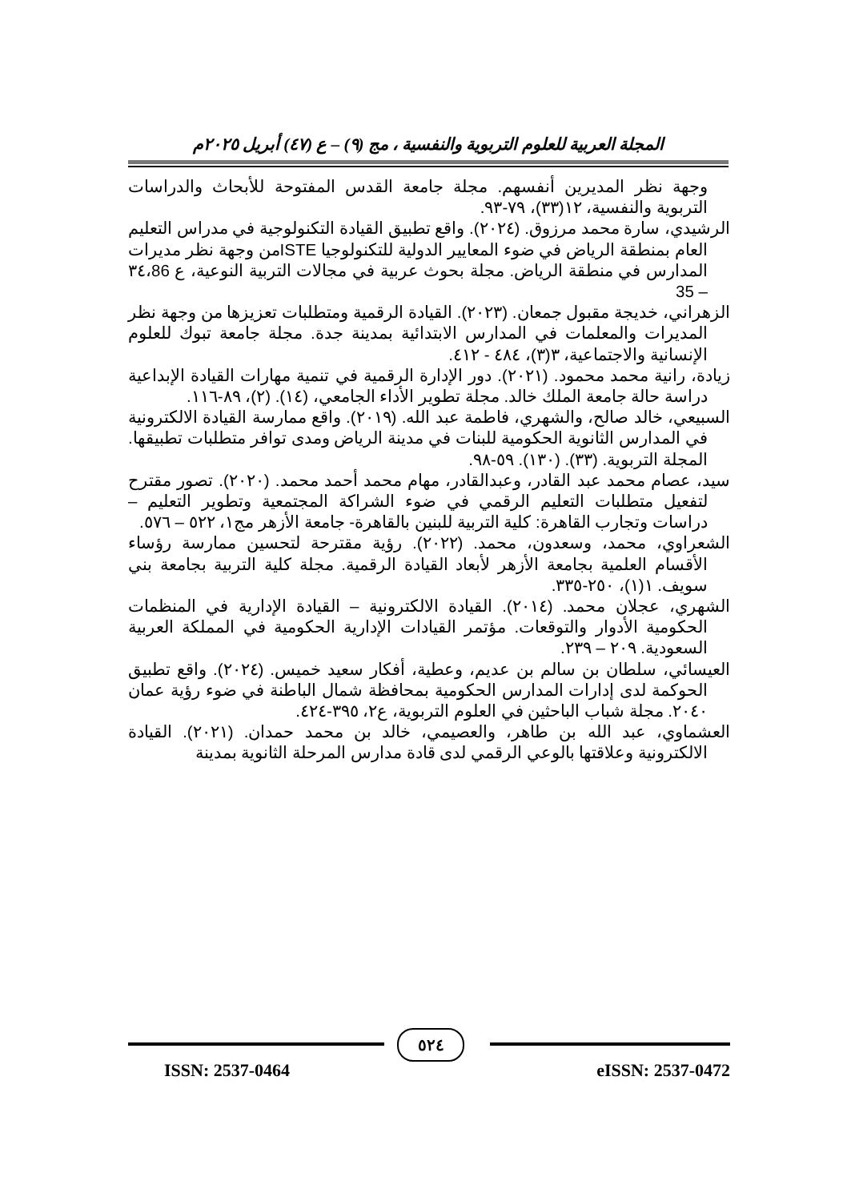المجلة العربية للعلوم التربوية والنفسية ، مج (٩) – ع (٤٧) أبريل ٢٠٢٥م
وجهة نظر المديرين أنفسهم. مجلة جامعة القدس المفتوحة للأبحاث والدراسات التربوية والنفسية، ١٢(٣٣)، ٧٩-٩٣.
الرشيدي، سارة محمد مرزوق. (٢٠٢٤). واقع تطبيق القيادة التكنولوجية في مدراس التعليم العام بمنطقة الرياض في ضوء المعايير الدولية للتكنولوجيا ISTEمن وجهة نظر مديرات المدارس في منطقة الرياض. مجلة بحوث عربية في مجالات التربية النوعية، ع ٣٤،86 – 35
الزهراني، خديجة مقبول جمعان. (٢٠٢٣). القيادة الرقمية ومتطلبات تعزيزها من وجهة نظر المديرات والمعلمات في المدارس الابتدائية بمدينة جدة. مجلة جامعة تبوك للعلوم الإنسانية والاجتماعية، ٣(٣)، ٤٨٤ - ٤١٢.
زيادة، رانية محمد محمود. (٢٠٢١). دور الإدارة الرقمية في تنمية مهارات القيادة الإبداعية دراسة حالة جامعة الملك خالد. مجلة تطوير الأداء الجامعي، (١٤). (٢)، ٨٩-١١٦.
السبيعي، خالد صالح، والشهري، فاطمة عبد الله. (٢٠١٩). واقع ممارسة القيادة الالكترونية في المدارس الثانوية الحكومية للبنات في مدينة الرياض ومدى توافر متطلبات تطبيقها. المجلة التربوية. (٣٣). (١٣٠). ٥٩-٩٨.
سيد، عصام محمد عبد القادر، وعبدالقادر، مهام محمد أحمد محمد. (٢٠٢٠). تصور مقترح لتفعيل متطلبات التعليم الرقمي في ضوء الشراكة المجتمعية وتطوير التعليم – دراسات وتجارب القاهرة: كلية التربية للبنين بالقاهرة- جامعة الأزهر مج١، ٥٢٢ – ٥٧٦.
الشعراوي، محمد، وسعدون، محمد. (٢٠٢٢). رؤية مقترحة لتحسين ممارسة رؤساء الأقسام العلمية بجامعة الأزهر لأبعاد القيادة الرقمية. مجلة كلية التربية بجامعة بني سويف. ١(١)، ٢٥٠-٣٣٥.
الشهري، عجلان محمد. (٢٠١٤). القيادة الالكترونية – القيادة الإدارية في المنظمات الحكومية الأدوار والتوقعات. مؤتمر القيادات الإدارية الحكومية في المملكة العربية السعودية. ٢٠٩ – ٢٣٩.
العيسائي، سلطان بن سالم بن عديم، وعطية، أفكار سعيد خميس. (٢٠٢٤). واقع تطبيق الحوكمة لدى إدارات المدارس الحكومية بمحافظة شمال الباطنة في ضوء رؤية عمان ٢٠٤٠. مجلة شباب الباحثين في العلوم التربوية، ع٢، ٣٩٥-٤٢٤.
العشماوي، عبد الله بن طاهر، والعصيمي، خالد بن محمد حمدان. (٢٠٢١). القيادة الالكترونية وعلاقتها بالوعي الرقمي لدى قادة مدارس المرحلة الثانوية بمدينة
٥٢٤
ISSN: 2537-0464 eISSN: 2537-0472